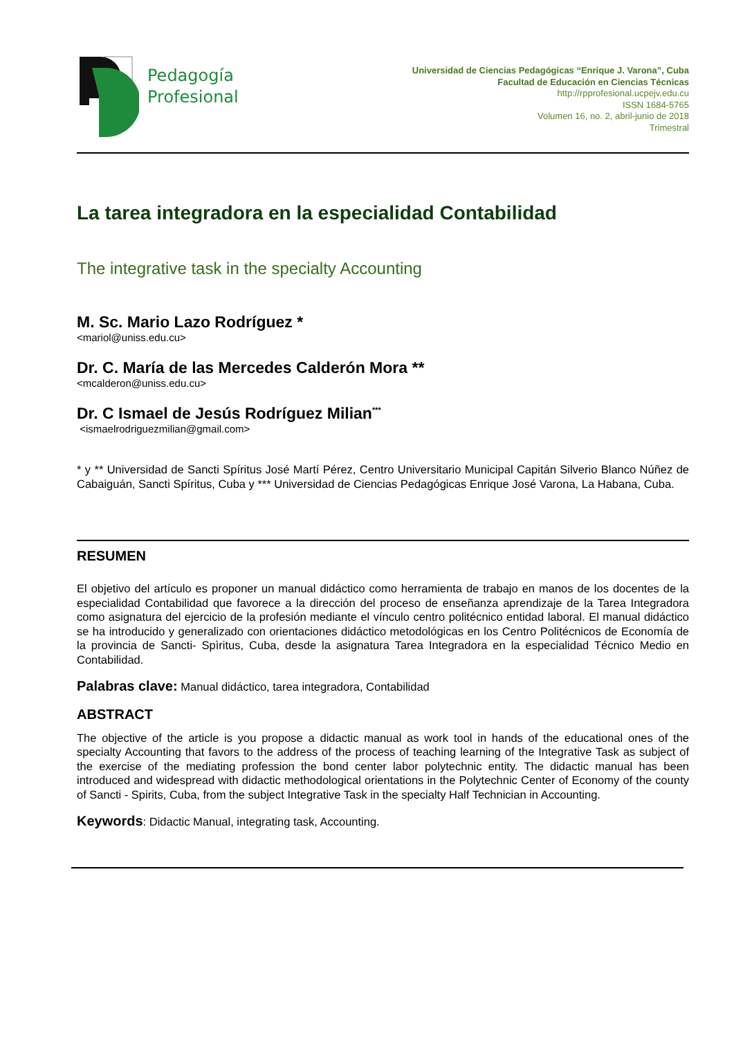Pedagogía
Profesional
Universidad de Ciencias Pedagógicas “Enrique J. Varona”, Cuba
Facultad de Educación en Ciencias Técnicas
http://rpprofesional.ucpejv.edu.cu
ISSN 1684-5765
Volumen 16, no. 2, abril-junio de 2018
Trimestral
La tarea integradora en la especialidad Contabilidad
The integrative task in the specialty Accounting
M. Sc. Mario Lazo Rodríguez *
<mariol@uniss.edu.cu>
Dr. C. María de las Mercedes Calderón Mora **
<mcalderon@uniss.edu.cu>
Dr. C Ismael de Jesús Rodríguez Milian<sup>***</sup>
<ismaelrodriguezmilian@gmail.com>
* y ** Universidad de Sancti Spíritus José Martí Pérez, Centro Universitario Municipal Capitán Silverio Blanco Núñez de Cabaiguán, Sancti Spíritus, Cuba y *** Universidad de Ciencias Pedagógicas Enrique José Varona, La Habana, Cuba.
RESUMEN
El objetivo del artículo es proponer un manual didáctico como herramienta de trabajo en manos de los docentes de la especialidad Contabilidad que favorece a la dirección del proceso de enseñanza aprendizaje de la Tarea Integradora como asignatura del ejercicio de la profesión mediante el vínculo centro politécnico entidad laboral. El manual didáctico se ha introducido y generalizado con orientaciones didáctico metodológicas en los Centro Politécnicos de Economía de la provincia de Sancti- Spìritus, Cuba, desde la asignatura Tarea Integradora en la especialidad Técnico Medio en Contabilidad.
Palabras clave: Manual didáctico, tarea integradora, Contabilidad
ABSTRACT
The objective of the article is you propose a didactic manual as work tool in hands of the educational ones of the specialty Accounting that favors to the address of the process of teaching learning of the Integrative Task as subject of the exercise of the mediating profession the bond center labor polytechnic entity. The didactic manual has been introduced and widespread with didactic methodological orientations in the Polytechnic Center of Economy of the county of Sancti - Spirits, Cuba, from the subject Integrative Task in the specialty Half Technician in Accounting.
Keywords: Didactic Manual, integrating task, Accounting.